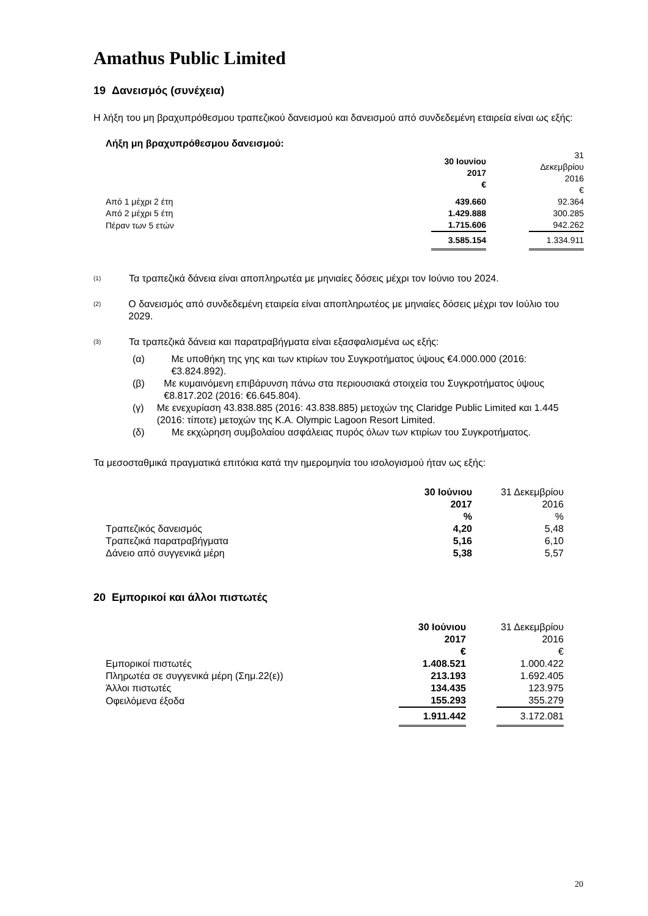Amathus Public Limited
19 Δανεισμός (συνέχεια)
Η λήξη του μη βραχυπρόθεσμου τραπεζικού δανεισμού και δανεισμού από συνδεδεμένη εταιρεία είναι ως εξής:
Λήξη μη βραχυπρόθεσμου δανεισμού:
| | 30 Ιουνίου 2017 € | | 31 Δεκεμβρίου 2016 € |
| Από 1 μέχρι 2 έτη | 439.660 | | 92.364 |
| Από 2 μέχρι 5 έτη | 1.429.888 | | 300.285 |
| Πέραν των 5 ετών | 1.715.606 | | 942.262 |
| | 3.585.154 | | 1.334.911 |
<sup>(1)</sup> Τα τραπεζικά δάνεια είναι αποπληρωτέα με μηνιαίες δόσεις μέχρι τον Ιούνιο του 2024.
<sup>(2)</sup> Ο δανεισμός από συνδεδεμένη εταιρεία είναι αποπληρωτέος με μηνιαίες δόσεις μέχρι τον Ιούλιο του 2029.
<sup>(3)</sup> Τα τραπεζικά δάνεια και παρατραβήγματα είναι εξασφαλισμένα ως εξής:
(α) Με υποθήκη της γης και των κτιρίων του Συγκροτήματος ύψους €4.000.000 (2016: €3.824.892).
(β) Με κυμαινόμενη επιβάρυνση πάνω στα περιουσιακά στοιχεία του Συγκροτήματος ύψους €8.817.202 (2016: €6.645.804).
(γ) Με ενεχυρίαση 43.838.885 (2016: 43.838.885) μετοχών της Claridge Public Limited και 1.445 (2016: τίποτε) μετοχών της K.A. Olympic Lagoon Resort Limited.
(δ) Με εκχώρηση συμβολαίου ασφάλειας πυρός όλων των κτιρίων του Συγκροτήματος.
Τα μεσοσταθμικά πραγματικά επιτόκια κατά την ημερομηνία του ισολογισμού ήταν ως εξής:
| | 30 Ιούνιου 2017 % | | 31 Δεκεμβρίου 2016 % |
| Τραπεζικός δανεισμός | 4,20 | | 5,48 |
| Τραπεζικά παρατραβήγματα | 5,16 | | 6,10 |
| Δάνειο από συγγενικά μέρη | 5,38 | | 5,57 |
20 Εμπορικοί και άλλοι πιστωτές
| | 30 Ιούνιου 2017 € | | 31 Δεκεμβρίου 2016 € |
| Εμπορικοί πιστωτές | 1.408.521 | | 1.000.422 |
| Πληρωτέα σε συγγενικά μέρη (Σημ.22(ε)) | 213.193 | | 1.692.405 |
| Άλλοι πιστωτές | 134.435 | | 123.975 |
| Οφειλόμενα έξοδα | 155.293 | | 355.279 |
| | 1.911.442 | | 3.172.081 |
20